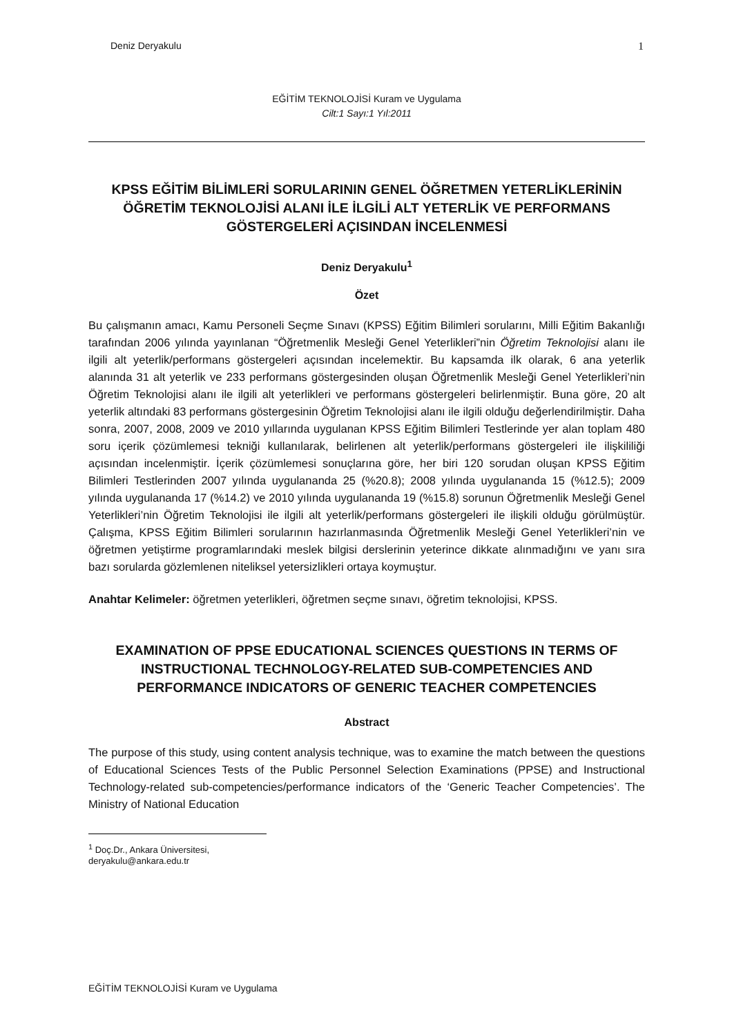Deniz Deryakulu 1
EĞİTİM TEKNOLOJİSİ Kuram ve Uygulama
Cilt:1 Sayı:1 Yıl:2011
KPSS EĞİTİM BİLİMLERİ SORULARININ GENEL ÖĞRETMEN YETERLİKLERİNİN ÖĞRETİM TEKNOLOJİSİ ALANI İLE İLGİLİ ALT YETERLİK VE PERFORMANS GÖSTERGELERİ AÇISINDAN İNCELENMESİ
Deniz Deryakulu<sup>1</sup>
Özet
Bu çalışmanın amacı, Kamu Personeli Seçme Sınavı (KPSS) Eğitim Bilimleri sorularını, Milli Eğitim Bakanlığı tarafından 2006 yılında yayınlanan “Öğretmenlik Mesleği Genel Yeterlikleri”nin Öğretim Teknolojisi alanı ile ilgili alt yeterlik/performans göstergeleri açısından incelemektir. Bu kapsamda ilk olarak, 6 ana yeterlik alanında 31 alt yeterlik ve 233 performans göstergesinden oluşan Öğretmenlik Mesleği Genel Yeterlikleri’nin Öğretim Teknolojisi alanı ile ilgili alt yeterlikleri ve performans göstergeleri belirlenmiştir. Buna göre, 20 alt yeterlik altındaki 83 performans göstergesinin Öğretim Teknolojisi alanı ile ilgili olduğu değerlendirilmiştir. Daha sonra, 2007, 2008, 2009 ve 2010 yıllarında uygulanan KPSS Eğitim Bilimleri Testlerinde yer alan toplam 480 soru içerik çözümlemesi tekniği kullanılarak, belirlenen alt yeterlik/performans göstergeleri ile ilişkililiği açısından incelenmiştir. İçerik çözümlemesi sonuçlarına göre, her biri 120 sorudan oluşan KPSS Eğitim Bilimleri Testlerinden 2007 yılında uygulananda 25 (%20.8); 2008 yılında uygulananda 15 (%12.5); 2009 yılında uygulananda 17 (%14.2) ve 2010 yılında uygulananda 19 (%15.8) sorunun Öğretmenlik Mesleği Genel Yeterlikleri’nin Öğretim Teknolojisi ile ilgili alt yeterlik/performans göstergeleri ile ilişkili olduğu görülmüştür. Çalışma, KPSS Eğitim Bilimleri sorularının hazırlanmasında Öğretmenlik Mesleği Genel Yeterlikleri’nin ve öğretmen yetiştirme programlarındaki meslek bilgisi derslerinin yeterince dikkate alınmadığını ve yanı sıra bazı sorularda gözlemlenen niteliksel yetersizlikleri ortaya koymuştur.
Anahtar Kelimeler: öğretmen yeterlikleri, öğretmen seçme sınavı, öğretim teknolojisi, KPSS.
EXAMINATION OF PPSE EDUCATIONAL SCIENCES QUESTIONS IN TERMS OF INSTRUCTIONAL TECHNOLOGY-RELATED SUB-COMPETENCIES AND PERFORMANCE INDICATORS OF GENERIC TEACHER COMPETENCIES
Abstract
The purpose of this study, using content analysis technique, was to examine the match between the questions of Educational Sciences Tests of the Public Personnel Selection Examinations (PPSE) and Instructional Technology-related sub-competencies/performance indicators of the ‘Generic Teacher Competencies’. The Ministry of National Education
<sup>1</sup> Doç.Dr., Ankara Üniversitesi, deryakulu@ankara.edu.tr
EĞİTİM TEKNOLOJİSİ Kuram ve Uygulama